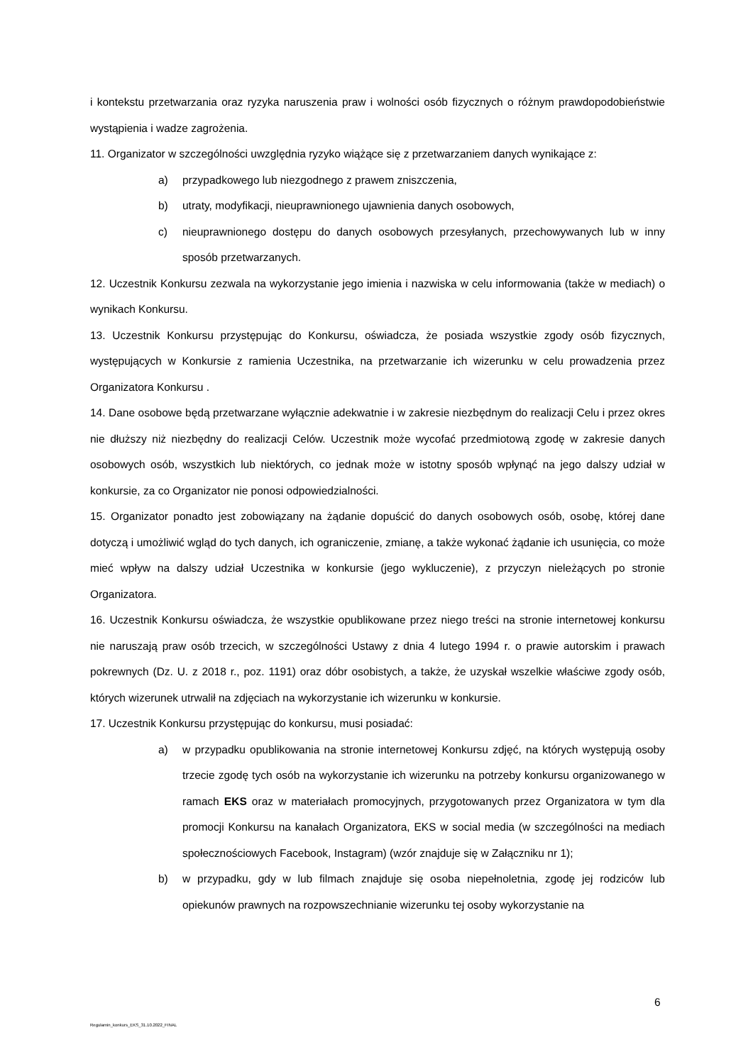i kontekstu przetwarzania oraz ryzyka naruszenia praw i wolności osób fizycznych o różnym prawdopodobieństwie wystąpienia i wadze zagrożenia.
11. Organizator w szczególności uwzględnia ryzyko wiążące się z przetwarzaniem danych wynikające z:
a) przypadkowego lub niezgodnego z prawem zniszczenia,
b) utraty, modyfikacji, nieuprawnionego ujawnienia danych osobowych,
c) nieuprawnionego dostępu do danych osobowych przesyłanych, przechowywanych lub w inny sposób przetwarzanych.
12. Uczestnik Konkursu zezwala na wykorzystanie jego imienia i nazwiska w celu informowania (także w mediach) o wynikach Konkursu.
13. Uczestnik Konkursu przystępując do Konkursu, oświadcza, że posiada wszystkie zgody osób fizycznych, występujących w Konkursie z ramienia Uczestnika, na przetwarzanie ich wizerunku w celu prowadzenia przez Organizatora Konkursu .
14. Dane osobowe będą przetwarzane wyłącznie adekwatnie i w zakresie niezbędnym do realizacji Celu i przez okres nie dłuższy niż niezbędny do realizacji Celów. Uczestnik może wycofać przedmiotową zgodę w zakresie danych osobowych osób, wszystkich lub niektórych, co jednak może w istotny sposób wpłynąć na jego dalszy udział w konkursie, za co Organizator nie ponosi odpowiedzialności.
15. Organizator ponadto jest zobowiązany na żądanie dopuścić do danych osobowych osób, osobę, której dane dotyczą i umożliwić wgląd do tych danych, ich ograniczenie, zmianę, a także wykonać żądanie ich usunięcia, co może mieć wpływ na dalszy udział Uczestnika w konkursie (jego wykluczenie), z przyczyn nieleżących po stronie Organizatora.
16. Uczestnik Konkursu oświadcza, że wszystkie opublikowane przez niego treści na stronie internetowej konkursu nie naruszają praw osób trzecich, w szczególności Ustawy z dnia 4 lutego 1994 r. o prawie autorskim i prawach pokrewnych (Dz. U. z 2018 r., poz. 1191) oraz dóbr osobistych, a także, że uzyskał wszelkie właściwe zgody osób, których wizerunek utrwalił na zdjęciach na wykorzystanie ich wizerunku w konkursie.
17. Uczestnik Konkursu przystępując do konkursu, musi posiadać:
a) w przypadku opublikowania na stronie internetowej Konkursu zdjęć, na których występują osoby trzecie zgodę tych osób na wykorzystanie ich wizerunku na potrzeby konkursu organizowanego w ramach EKS oraz w materiałach promocyjnych, przygotowanych przez Organizatora w tym dla promocji Konkursu na kanałach Organizatora, EKS w social media (w szczególności na mediach społecznościowych Facebook, Instagram) (wzór znajduje się w Załączniku nr 1);
b) w przypadku, gdy w lub filmach znajduje się osoba niepełnoletnia, zgodę jej rodziców lub opiekunów prawnych na rozpowszechnianie wizerunku tej osoby wykorzystanie na
6
Regulamin_konkurs_EKS_31.10.2022_FINAL